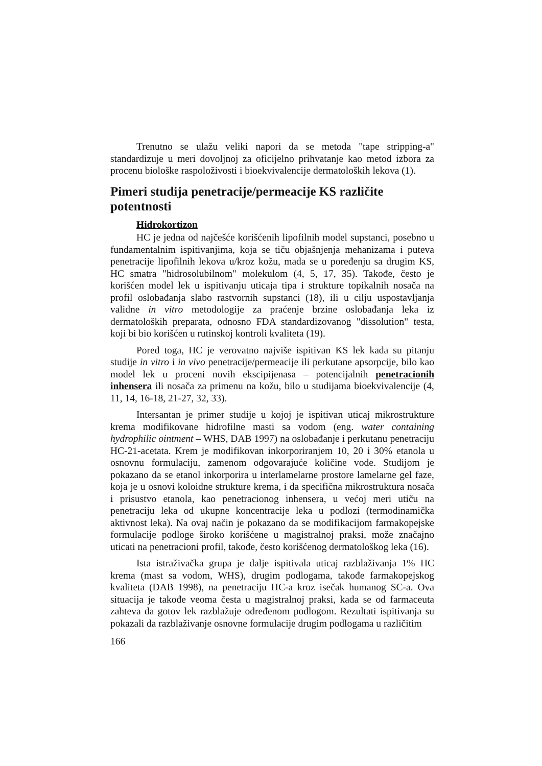Trenutno se ulažu veliki napori da se metoda "tape stripping-a" standardizuje u meri dovoljnoj za oficijelno prihvatanje kao metod izbora za procenu biološke raspoloživosti i bioekvivalencije dermatoloških lekova (1).
Pimeri studija penetracije/permeacije KS različite potentnosti
Hidrokortizon
HC je jedna od najčešće korišćenih lipofilnih model supstanci, posebno u fundamentalnim ispitivanjima, koja se tiču objašnjenja mehanizama i puteva penetracije lipofilnih lekova u/kroz kožu, mada se u poređenju sa drugim KS, HC smatra "hidrosolubilnom" molekulom (4, 5, 17, 35). Takođe, često je korišćen model lek u ispitivanju uticaja tipa i strukture topikalnih nosača na profil oslobađanja slabo rastvornih supstanci (18), ili u cilju uspostavljanja validne in vitro metodologije za praćenje brzine oslobađanja leka iz dermatoloških preparata, odnosno FDA standardizovanog "dissolution" testa, koji bi bio korišćen u rutinskoj kontroli kvaliteta (19).
Pored toga, HC je verovatno najviše ispitivan KS lek kada su pitanju studije in vitro i in vivo penetracije/permeacije ili perkutane apsorpcije, bilo kao model lek u proceni novih ekscipijenasa – potencijalnih penetracionih inhensera ili nosača za primenu na kožu, bilo u studijama bioekvivalencije (4, 11, 14, 16-18, 21-27, 32, 33).
Intersantan je primer studije u kojoj je ispitivan uticaj mikrostrukture krema modifikovane hidrofilne masti sa vodom (eng. water containing hydrophilic ointment – WHS, DAB 1997) na oslobađanje i perkutanu penetraciju HC-21-acetata. Krem je modifikovan inkorporiranjem 10, 20 i 30% etanola u osnovnu formulaciju, zamenom odgovarajuće količine vode. Studijom je pokazano da se etanol inkorporira u interlamelarne prostore lamelarne gel faze, koja je u osnovi koloidne strukture krema, i da specifična mikrostruktura nosača i prisustvo etanola, kao penetracionog inhensera, u većoj meri utiču na penetraciju leka od ukupne koncentracije leka u podlozi (termodinamička aktivnost leka). Na ovaj način je pokazano da se modifikacijom farmakopejske formulacije podloge široko korišćene u magistralnoj praksi, može značajno uticati na penetracioni profil, takođe, često korišćenog dermatološkog leka (16).
Ista istraživačka grupa je dalje ispitivala uticaj razblaživanja 1% HC krema (mast sa vodom, WHS), drugim podlogama, takođe farmakopejskog kvaliteta (DAB 1998), na penetraciju HC-a kroz isečak humanog SC-a. Ova situacija je takođe veoma česta u magistralnoj praksi, kada se od farmaceuta zahteva da gotov lek razblažuje određenom podlogom. Rezultati ispitivanja su pokazali da razblaživanje osnovne formulacije drugim podlogama u različitim
166